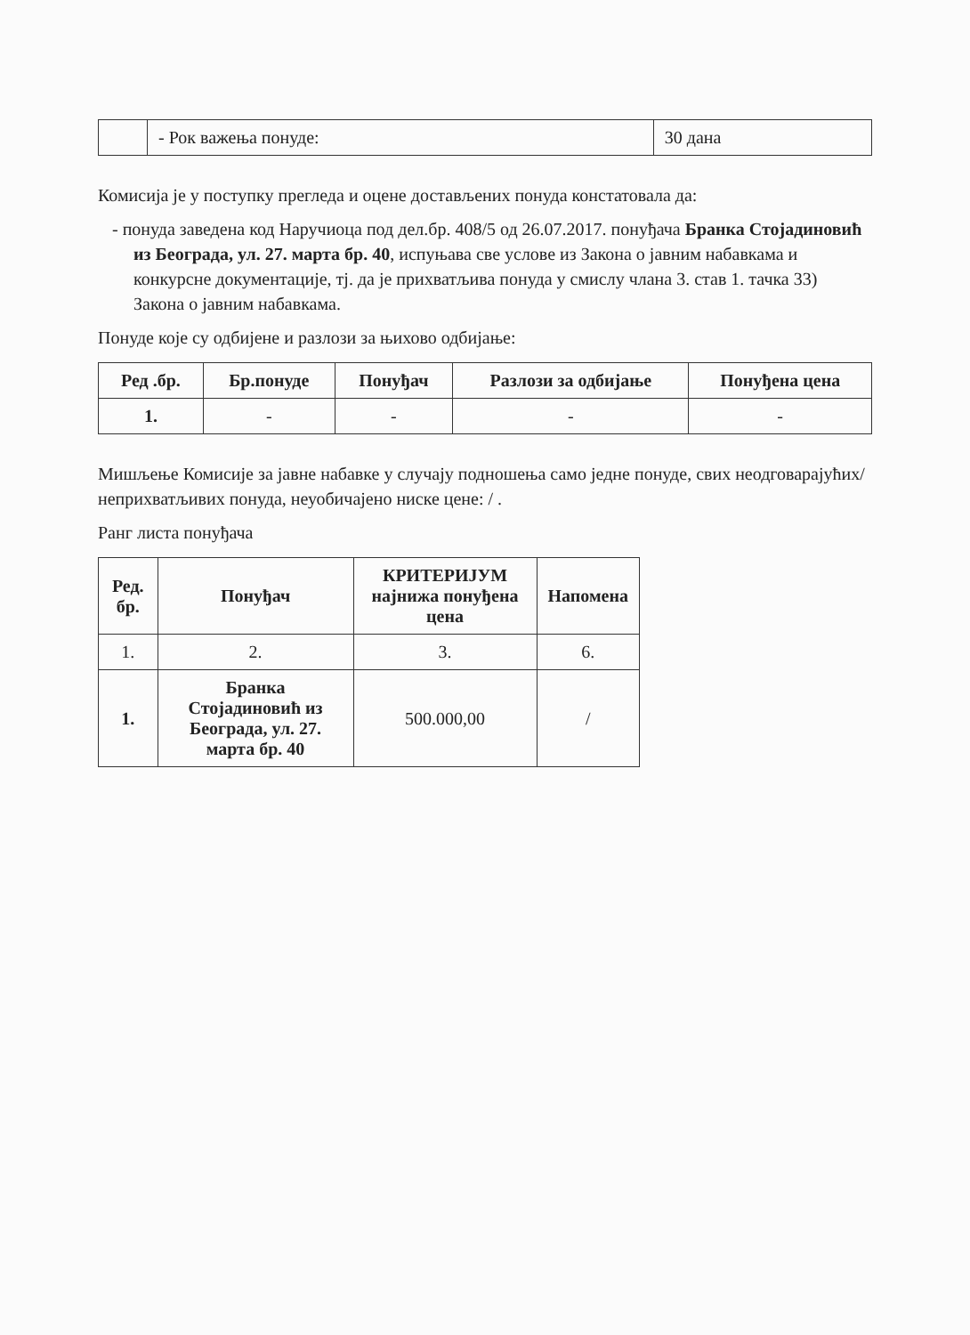| | - Рок важења понуде: | 30 дана |
Комисија је у поступку прегледа и оцене достављених понуда констатовала да:
- понуда заведена код Наручиоца под дел.бр. 408/5 од 26.07.2017. понуђача Бранка Стојадиновић из Београда, ул. 27. марта бр. 40, испуњава све услове из Закона о јавним набавкама и конкурсне документације, тј. да је прихватљива понуда у смислу члана 3. став 1. тачка 33) Закона о јавним набавкама.
Понуде које су одбијене и разлози за њихово одбијање:
| Ред .бр. | Бр.понуде | Понуђач | Разлози за одбијање | Понуђена цена |
| --- | --- | --- | --- | --- |
| 1. | - | - | - | - |
Мишљење Комисије за јавне набавке у случају подношења само једне понуде, свих неодговарајућих/неприхватљивих понуда, неуобичајено ниске цене: / .
Ранг листа понуђача
| Ред. бр. | Понуђач | КРИТЕРИЈУМ најнижа понуђена цена | Напомена |
| --- | --- | --- | --- |
| 1. | 2. | 3. | 6. |
| 1. | Бранка Стојадиновић из Београда, ул. 27. марта бр. 40 | 500.000,00 | / |